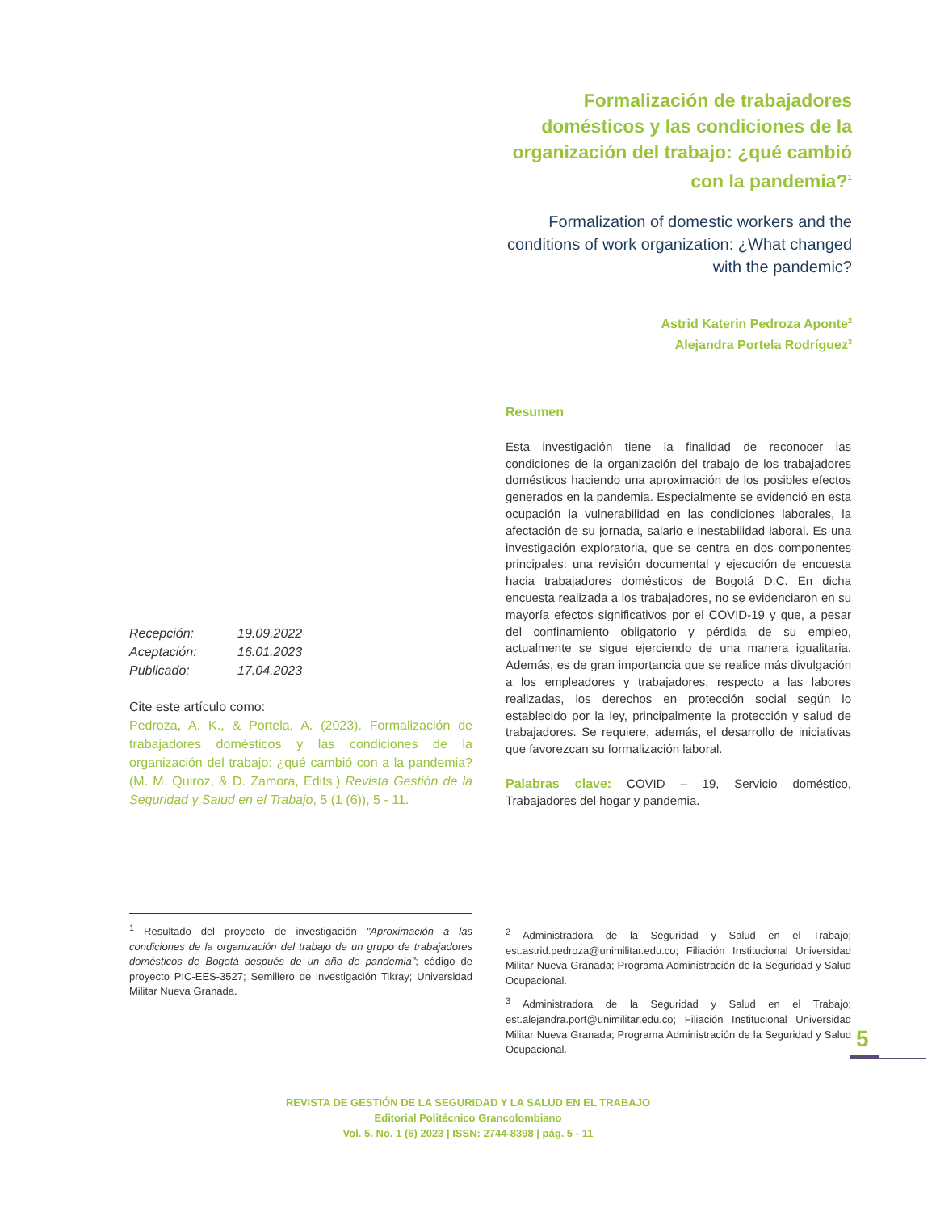Formalización de trabajadores domésticos y las condiciones de la organización del trabajo: ¿qué cambió con la pandemia?<sup>1</sup>
Formalization of domestic workers and the conditions of work organization: ¿What changed with the pandemic?
Astrid Katerin Pedroza Aponte<sup>2</sup>
Alejandra Portela Rodríguez<sup>3</sup>
Resumen
Esta investigación tiene la finalidad de reconocer las condiciones de la organización del trabajo de los trabajadores domésticos haciendo una aproximación de los posibles efectos generados en la pandemia. Especialmente se evidenció en esta ocupación la vulnerabilidad en las condiciones laborales, la afectación de su jornada, salario e inestabilidad laboral. Es una investigación exploratoria, que se centra en dos componentes principales: una revisión documental y ejecución de encuesta hacia trabajadores domésticos de Bogotá D.C. En dicha encuesta realizada a los trabajadores, no se evidenciaron en su mayoría efectos significativos por el COVID-19 y que, a pesar del confinamiento obligatorio y pérdida de su empleo, actualmente se sigue ejerciendo de una manera igualitaria. Además, es de gran importancia que se realice más divulgación a los empleadores y trabajadores, respecto a las labores realizadas, los derechos en protección social según lo establecido por la ley, principalmente la protección y salud de trabajadores. Se requiere, además, el desarrollo de iniciativas que favorezcan su formalización laboral.
Palabras clave: COVID – 19, Servicio doméstico, Trabajadores del hogar y pandemia.
| Recepción: | 19.09.2022 |
| Aceptación: | 16.01.2023 |
| Publicado: | 17.04.2023 |
Cite este artículo como:
Pedroza, A. K., & Portela, A. (2023). Formalización de trabajadores domésticos y las condiciones de la organización del trabajo: ¿qué cambió con a la pandemia? (M. M. Quiroz, & D. Zamora, Edits.) Revista Gestión de la Seguridad y Salud en el Trabajo, 5 (1 (6)), 5 - 11.
<sup>1</sup> Resultado del proyecto de investigación "Aproximación a las condiciones de la organización del trabajo de un grupo de trabajadores domésticos de Bogotá después de un año de pandemia"; código de proyecto PIC-EES-3527; Semillero de investigación Tikray; Universidad Militar Nueva Granada.
<sup>2</sup> Administradora de la Seguridad y Salud en el Trabajo; est.astrid.pedroza@unimilitar.edu.co; Filiación Institucional Universidad Militar Nueva Granada; Programa Administración de la Seguridad y Salud Ocupacional.
<sup>3</sup> Administradora de la Seguridad y Salud en el Trabajo; est.alejandra.port@unimilitar.edu.co; Filiación Institucional Universidad Militar Nueva Granada; Programa Administración de la Seguridad y Salud Ocupacional.
5
REVISTA DE GESTIÓN DE LA SEGURIDAD Y LA SALUD EN EL TRABAJO
Editorial Politécnico Grancolombiano
Vol. 5. No. 1 (6) 2023 | ISSN: 2744-8398 | pág. 5 - 11